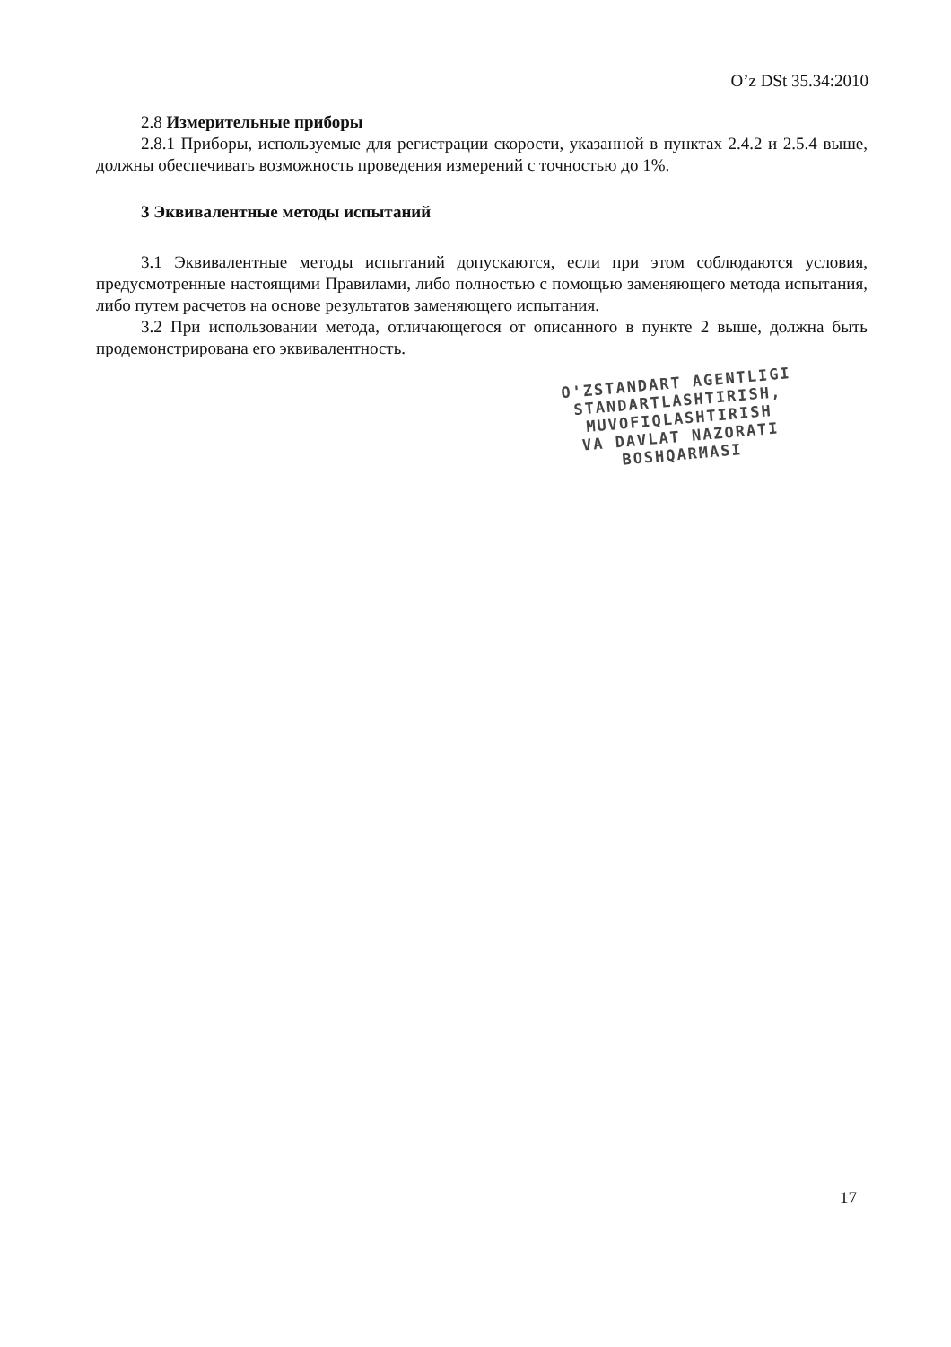O’z DSt 35.34:2010
2.8 Измерительные приборы
2.8.1 Приборы, используемые для регистрации скорости, указанной в пунктах 2.4.2 и 2.5.4 выше, должны обеспечивать возможность проведения измерений с точностью до 1%.
3 Эквивалентные методы испытаний
3.1 Эквивалентные методы испытаний допускаются, если при этом соблюдаются условия, предусмотренные настоящими Правилами, либо полностью с помощью заменяющего метода испытания, либо путем расчетов на основе результатов заменяющего испытания.
3.2 При использовании метода, отличающегося от описанного в пункте 2 выше, должна быть продемонстрирована его эквивалентность.
O'ZSTANDART AGENTLIGI
STANDARTLASHTIRISH,
MUVOFIQLASHTIRISH
VA DAVLAT NAZORATI
BOSHQARMASI
17